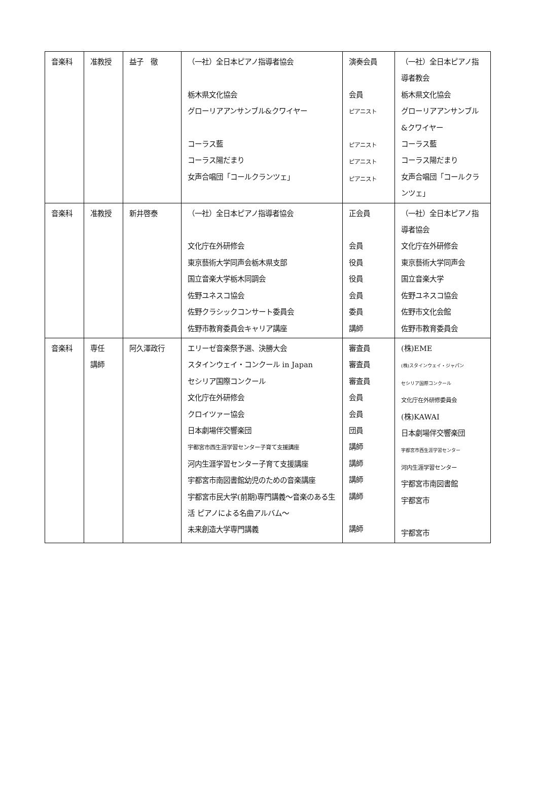| 音楽科 | 准教授 | 益子 徹 | （一社）全日本ピアノ指導者協会 栃木県文化協会 グローリアアンサンブル&クワイヤー コーラス藍 コーラス陽だまり 女声合唱団「コールクランツェ」 | 演奏会員 会員 ピアニスト ピアニスト ピアニスト ピアニスト | （一社）全日本ピアノ指導者教会 栃木県文化協会 グローリアアンサンブル&クワイヤー コーラス藍 コーラス陽だまり 女声合唱団「コールクランツェ」 |
| 音楽科 | 准教授 | 新井啓泰 | （一社）全日本ピアノ指導者協会 文化庁在外研修会 東京藝術大学同声会栃木県支部 国立音楽大学栃木同調会 佐野ユネスコ協会 佐野クラシックコンサート委員会 佐野市教育委員会キャリア講座 | 正会員 会員 役員 役員 会員 委員 講師 | （一社）全日本ピアノ指導者協会 文化庁在外研修会 東京藝術大学同声会 国立音楽大学 佐野ユネスコ協会 佐野市文化会館 佐野市教育委員会 |
| 音楽科 | 専任 講師 | 阿久澤政行 | エリーゼ音楽祭予選、決勝大会 スタインウェイ・コンクール in Japan セシリア国際コンクール 文化庁在外研修会 クロイツァー協会 日本劇場伴交響楽団 宇都宮市西生涯学習センター子育て支援講座 河内生涯学習センター子育て支援講座 宇都宮市南図書館幼児のための音楽講座 宇都宮市民大学(前期)専門講義～音楽のある生活 ピアノによる名曲アルバム～ 未来創造大学専門講義 | 審査員 審査員 審査員 会員 会員 団員 講師 講師 講師 講師 講師 | (株)EME (株)スタインウェイ・ジャパン セシリア国際コンクール 文化庁在外研修委員会 (株)KAWAI 日本劇場伴交響楽団 宇都宮市西生涯学習センター 河内生涯学習センター 宇都宮市南図書館 宇都宮市 宇都宮市 |